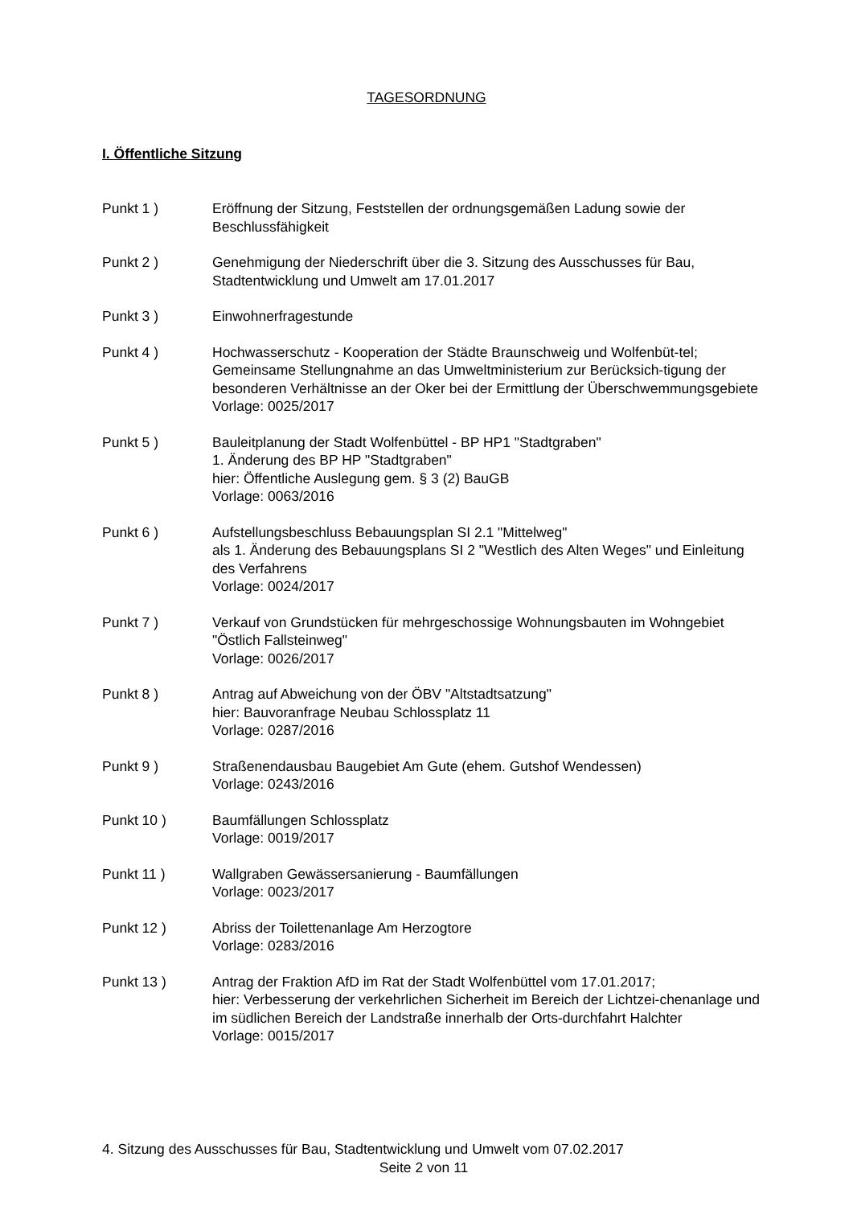TAGESORDNUNG
I. Öffentliche Sitzung
Punkt 1 ) Eröffnung der Sitzung, Feststellen der ordnungsgemäßen Ladung sowie der Beschlussfähigkeit
Punkt 2 ) Genehmigung der Niederschrift über die 3. Sitzung des Ausschusses für Bau, Stadtentwicklung und Umwelt am 17.01.2017
Punkt 3 ) Einwohnerfragestunde
Punkt 4 ) Hochwasserschutz - Kooperation der Städte Braunschweig und Wolfenbüt-tel; Gemeinsame Stellungnahme an das Umweltministerium zur Berücksich-tigung der besonderen Verhältnisse an der Oker bei der Ermittlung der Überschwemmungsgebiete
Vorlage: 0025/2017
Punkt 5 ) Bauleitplanung der Stadt Wolfenbüttel - BP HP1 "Stadtgraben"
1. Änderung des BP HP "Stadtgraben"
hier: Öffentliche Auslegung gem. § 3 (2) BauGB
Vorlage: 0063/2016
Punkt 6 ) Aufstellungsbeschluss Bebauungsplan SI 2.1 "Mittelweg"
als 1. Änderung des Bebauungsplans SI 2 "Westlich des Alten Weges" und Einleitung des Verfahrens
Vorlage: 0024/2017
Punkt 7 ) Verkauf von Grundstücken für mehrgeschossige Wohnungsbauten im Wohngebiet "Östlich Fallsteinweg"
Vorlage: 0026/2017
Punkt 8 ) Antrag auf Abweichung von der ÖBV "Altstadtsatzung"
hier: Bauvoranfrage Neubau Schlossplatz 11
Vorlage: 0287/2016
Punkt 9 ) Straßenendausbau Baugebiet Am Gute (ehem. Gutshof Wendessen)
Vorlage: 0243/2016
Punkt 10 ) Baumfällungen Schlossplatz
Vorlage: 0019/2017
Punkt 11 ) Wallgraben Gewässersanierung - Baumfällungen
Vorlage: 0023/2017
Punkt 12 ) Abriss der Toilettenanlage Am Herzogtore
Vorlage: 0283/2016
Punkt 13 ) Antrag der Fraktion AfD im Rat der Stadt Wolfenbüttel vom 17.01.2017;
hier: Verbesserung der verkehrlichen Sicherheit im Bereich der Lichtzei-chenanlage und im südlichen Bereich der Landstraße innerhalb der Orts-durchfahrt Halchter
Vorlage: 0015/2017
4. Sitzung des Ausschusses für Bau, Stadtentwicklung und Umwelt vom 07.02.2017
Seite 2 von 11